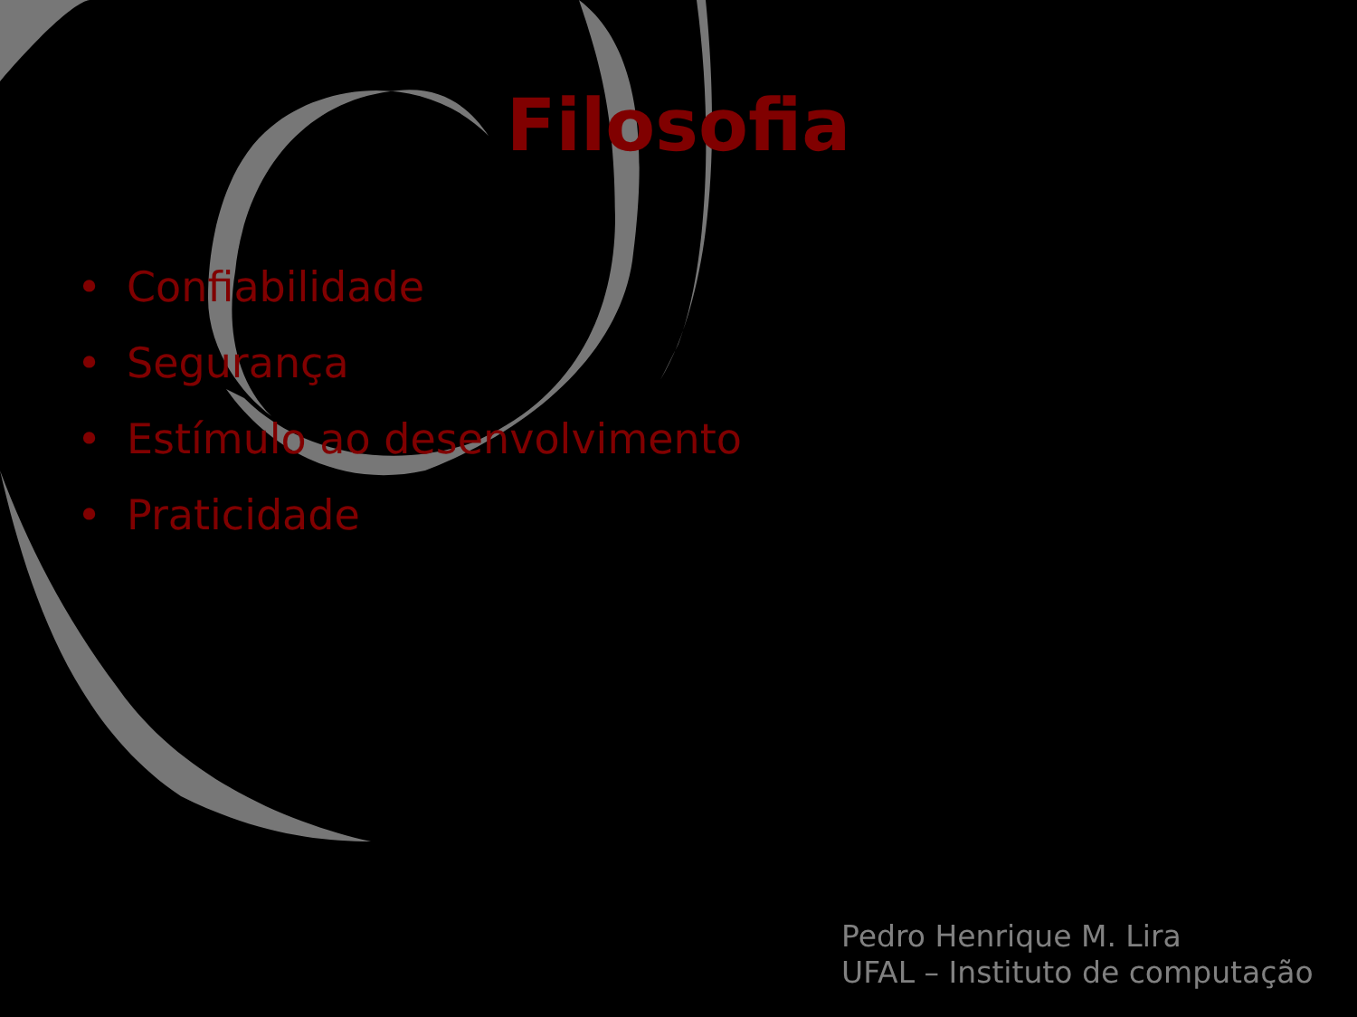Filosofia
• Confiabilidade
• Segurança
• Estímulo ao desenvolvimento
• Praticidade
Pedro Henrique M. Lira
UFAL – Instituto de computação